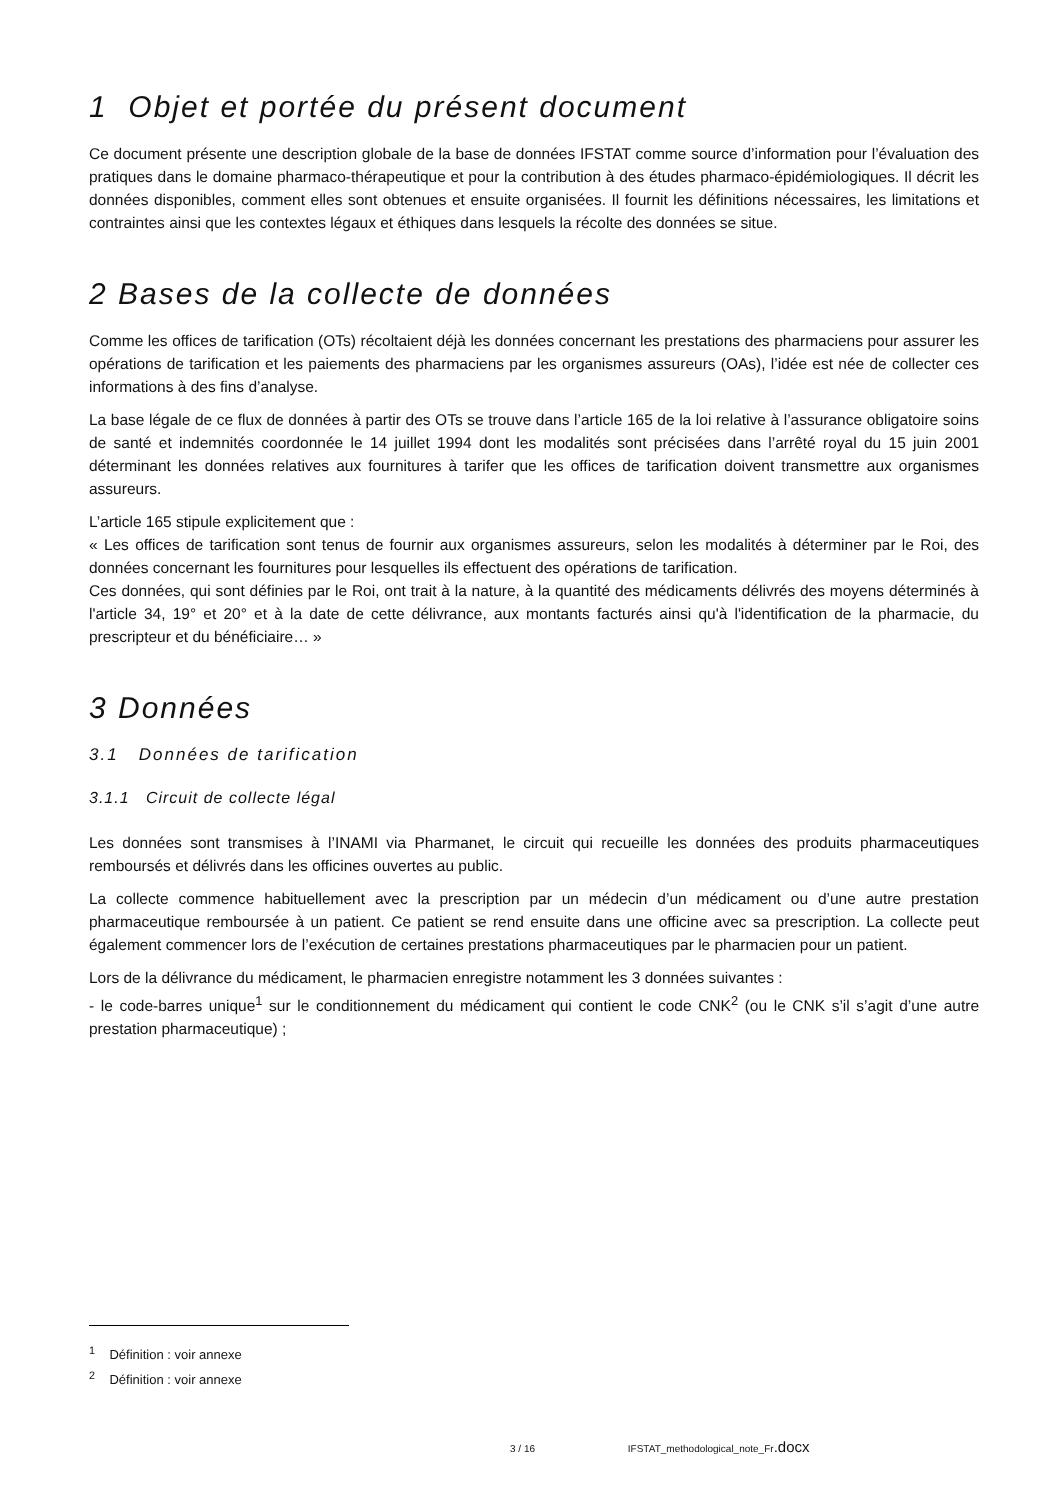1 Objet et portée du présent document
Ce document présente une description globale de la base de données IFSTAT comme source d’information pour l’évaluation des pratiques dans le domaine pharmaco-thérapeutique et pour la contribution à des études pharmaco-épidémiologiques. Il décrit les données disponibles, comment elles sont obtenues et ensuite organisées. Il fournit les définitions nécessaires, les limitations et contraintes ainsi que les contextes légaux et éthiques dans lesquels la récolte des données se situe.
2 Bases de la collecte de données
Comme les offices de tarification (OTs) récoltaient déjà les données concernant les prestations des pharmaciens pour assurer les opérations de tarification et les paiements des pharmaciens par les organismes assureurs (OAs), l’idée est née de collecter ces informations à des fins d’analyse.
La base légale de ce flux de données à partir des OTs se trouve dans l’article 165 de la loi relative à l’assurance obligatoire soins de santé et indemnités coordonnée le 14 juillet 1994 dont les modalités sont précisées dans l’arrêté royal du 15 juin 2001 déterminant les données relatives aux fournitures à tarifer que les offices de tarification doivent transmettre aux organismes assureurs.
L’article 165 stipule explicitement que :
« Les offices de tarification sont tenus de fournir aux organismes assureurs, selon les modalités à déterminer par le Roi, des données concernant les fournitures pour lesquelles ils effectuent des opérations de tarification.
Ces données, qui sont définies par le Roi, ont trait à la nature, à la quantité des médicaments délivrés des moyens déterminés à l'article 34, 19° et 20° et à la date de cette délivrance, aux montants facturés ainsi qu'à l'identification de la pharmacie, du prescripteur et du bénéficiaire… »
3 Données
3.1 Données de tarification
3.1.1 Circuit de collecte légal
Les données sont transmises à l’INAMI via Pharmanet, le circuit qui recueille les données des produits pharmaceutiques remboursés et délivrés dans les officines ouvertes au public.
La collecte commence habituellement avec la prescription par un médecin d’un médicament ou d’une autre prestation pharmaceutique remboursée à un patient. Ce patient se rend ensuite dans une officine avec sa prescription. La collecte peut également commencer lors de l’exécution de certaines prestations pharmaceutiques par le pharmacien pour un patient.
Lors de la délivrance du médicament, le pharmacien enregistre notamment les 3 données suivantes :
- le code-barres unique<sup>1</sup> sur le conditionnement du médicament qui contient le code CNK<sup>2</sup> (ou le CNK s’il s’agit d’une autre prestation pharmaceutique) ;
<sup>1</sup> Définition : voir annexe
<sup>2</sup> Définition : voir annexe
3 / 16 IFSTAT_methodological_note_Fr.docx